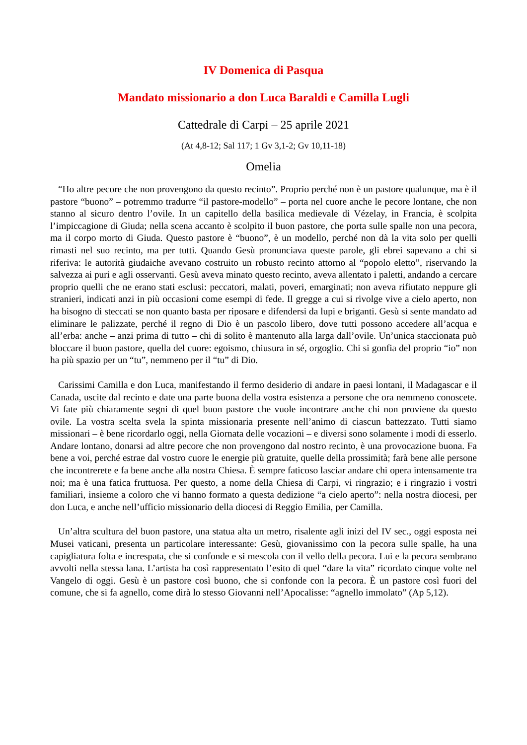IV Domenica di Pasqua
Mandato missionario a don Luca Baraldi e Camilla Lugli
Cattedrale di Carpi – 25 aprile 2021
(At 4,8-12; Sal 117; 1 Gv 3,1-2; Gv 10,11-18)
Omelia
“Ho altre pecore che non provengono da questo recinto”. Proprio perché non è un pastore qualunque, ma è il pastore “buono” – potremmo tradurre “il pastore-modello” – porta nel cuore anche le pecore lontane, che non stanno al sicuro dentro l’ovile. In un capitello della basilica medievale di Vézelay, in Francia, è scolpita l’impiccagione di Giuda; nella scena accanto è scolpito il buon pastore, che porta sulle spalle non una pecora, ma il corpo morto di Giuda. Questo pastore è “buono”, è un modello, perché non dà la vita solo per quelli rimasti nel suo recinto, ma per tutti. Quando Gesù pronunciava queste parole, gli ebrei sapevano a chi si riferiva: le autorità giudaiche avevano costruito un robusto recinto attorno al “popolo eletto”, riservando la salvezza ai puri e agli osservanti. Gesù aveva minato questo recinto, aveva allentato i paletti, andando a cercare proprio quelli che ne erano stati esclusi: peccatori, malati, poveri, emarginati; non aveva rifiutato neppure gli stranieri, indicati anzi in più occasioni come esempi di fede. Il gregge a cui si rivolge vive a cielo aperto, non ha bisogno di steccati se non quanto basta per riposare e difendersi da lupi e briganti. Gesù si sente mandato ad eliminare le palizzate, perché il regno di Dio è un pascolo libero, dove tutti possono accedere all’acqua e all’erba: anche – anzi prima di tutto – chi di solito è mantenuto alla larga dall’ovile. Un’unica staccionata può bloccare il buon pastore, quella del cuore: egoismo, chiusura in sé, orgoglio. Chi si gonfia del proprio “io” non ha più spazio per un “tu”, nemmeno per il “tu” di Dio.
Carissimi Camilla e don Luca, manifestando il fermo desiderio di andare in paesi lontani, il Madagascar e il Canada, uscite dal recinto e date una parte buona della vostra esistenza a persone che ora nemmeno conoscete. Vi fate più chiaramente segni di quel buon pastore che vuole incontrare anche chi non proviene da questo ovile. La vostra scelta svela la spinta missionaria presente nell’animo di ciascun battezzato. Tutti siamo missionari – è bene ricordarlo oggi, nella Giornata delle vocazioni – e diversi sono solamente i modi di esserlo. Andare lontano, donarsi ad altre pecore che non provengono dal nostro recinto, è una provocazione buona. Fa bene a voi, perché estrae dal vostro cuore le energie più gratuite, quelle della prossimità; farà bene alle persone che incontrerete e fa bene anche alla nostra Chiesa. È sempre faticoso lasciar andare chi opera intensamente tra noi; ma è una fatica fruttuosa. Per questo, a nome della Chiesa di Carpi, vi ringrazio; e i ringrazio i vostri familiari, insieme a coloro che vi hanno formato a questa dedizione “a cielo aperto”: nella nostra diocesi, per don Luca, e anche nell’ufficio missionario della diocesi di Reggio Emilia, per Camilla.
Un’altra scultura del buon pastore, una statua alta un metro, risalente agli inizi del IV sec., oggi esposta nei Musei vaticani, presenta un particolare interessante: Gesù, giovanissimo con la pecora sulle spalle, ha una capigliatura folta e increspata, che si confonde e si mescola con il vello della pecora. Lui e la pecora sembrano avvolti nella stessa lana. L’artista ha così rappresentato l’esito di quel “dare la vita” ricordato cinque volte nel Vangelo di oggi. Gesù è un pastore così buono, che si confonde con la pecora. È un pastore così fuori del comune, che si fa agnello, come dirà lo stesso Giovanni nell’Apocalisse: “agnello immolato” (Ap 5,12).